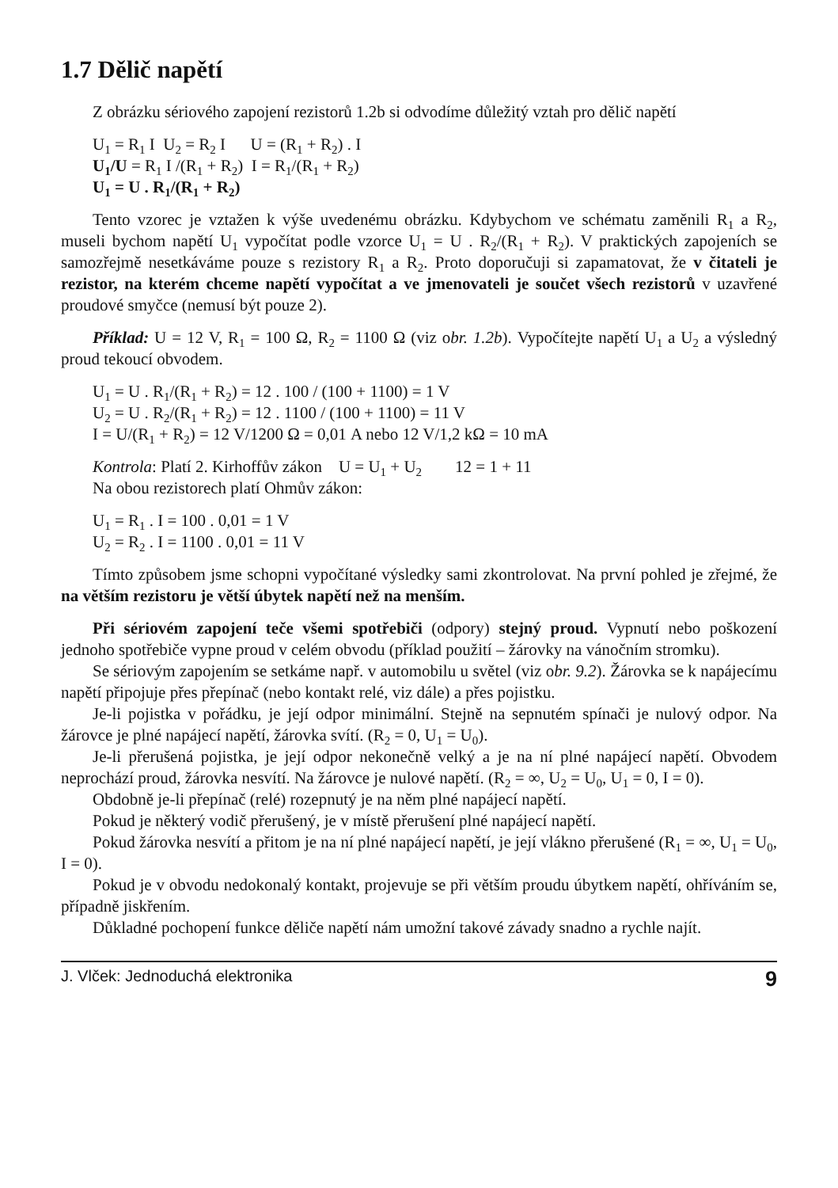1.7 Dělič napětí
Z obrázku sériového zapojení rezistorů 1.2b si odvodíme důležitý vztah pro dělič napětí
U<sub>1</sub> = R<sub>1</sub> I U<sub>2</sub> = R<sub>2</sub> I U = (R<sub>1</sub> + R<sub>2</sub>) . I
U<sub>1</sub>/U = R<sub>1</sub> I /(R<sub>1</sub> + R<sub>2</sub>) I = R<sub>1</sub>/(R<sub>1</sub> + R<sub>2</sub>)
U<sub>1</sub> = U . R<sub>1</sub>/(R<sub>1</sub> + R<sub>2</sub>)
Tento vzorec je vztažen k výše uvedenému obrázku. Kdybychom ve schématu zaměnili R<sub>1</sub> a R<sub>2</sub>, museli bychom napětí U<sub>1</sub> vypočítat podle vzorce U<sub>1</sub> = U . R<sub>2</sub>/(R<sub>1</sub> + R<sub>2</sub>). V praktických zapojeních se samozřejmě nesetkáváme pouze s rezistory R<sub>1</sub> a R<sub>2</sub>. Proto doporučuji si zapamatovat, že v čitateli je rezistor, na kterém chceme napětí vypočítat a ve jmenovateli je součet všech rezistorů v uzavřené proudové smyčce (nemusí být pouze 2).
Příklad: U = 12 V, R<sub>1</sub> = 100 Ω, R<sub>2</sub> = 1100 Ω (viz obr. 1.2b). Vypočítejte napětí U<sub>1</sub> a U<sub>2</sub> a výsledný proud tekoucí obvodem.
U<sub>1</sub> = U . R<sub>1</sub>/(R<sub>1</sub> + R<sub>2</sub>) = 12 . 100 / (100 + 1100) = 1 V
U<sub>2</sub> = U . R<sub>2</sub>/(R<sub>1</sub> + R<sub>2</sub>) = 12 . 1100 / (100 + 1100) = 11 V
I = U/(R<sub>1</sub> + R<sub>2</sub>) = 12 V/1200 Ω = 0,01 A nebo 12 V/1,2 kΩ = 10 mA
Kontrola: Platí 2. Kirhoffův zákon U = U<sub>1</sub> + U<sub>2</sub> 12 = 1 + 11
Na obou rezistorech platí Ohmův zákon:
U<sub>1</sub> = R<sub>1</sub> . I = 100 . 0,01 = 1 V
U<sub>2</sub> = R<sub>2</sub> . I = 1100 . 0,01 = 11 V
Tímto způsobem jsme schopni vypočítané výsledky sami zkontrolovat. Na první pohled je zřejmé, že na větším rezistoru je větší úbytek napětí než na menším.
Při sériovém zapojení teče všemi spotřebiči (odpory) stejný proud. Vypnutí nebo poškození jednoho spotřebiče vypne proud v celém obvodu (příklad použití – žárovky na vánočním stromku).
Se sériovým zapojením se setkáme např. v automobilu u světel (viz obr. 9.2). Žárovka se k napájecímu napětí připojuje přes přepínač (nebo kontakt relé, viz dále) a přes pojistku.
Je-li pojistka v pořádku, je její odpor minimální. Stejně na sepnutém spínači je nulový odpor. Na žárovce je plné napájecí napětí, žárovka svítí. (R<sub>2</sub> = 0, U<sub>1</sub> = U<sub>0</sub>).
Je-li přerušená pojistka, je její odpor nekonečně velký a je na ní plné napájecí napětí. Obvodem neprochází proud, žárovka nesvítí. Na žárovce je nulové napětí. (R<sub>2</sub> = ∞, U<sub>2</sub> = U<sub>0</sub>, U<sub>1</sub> = 0, I = 0).
Obdobně je-li přepínač (relé) rozepnutý je na něm plné napájecí napětí.
Pokud je některý vodič přerušený, je v místě přerušení plné napájecí napětí.
Pokud žárovka nesvítí a přitom je na ní plné napájecí napětí, je její vlákno přerušené (R<sub>1</sub> = ∞, U<sub>1</sub> = U<sub>0</sub>, I = 0).
Pokud je v obvodu nedokonalý kontakt, projevuje se při větším proudu úbytkem napětí, ohříváním se, případně jiskřením.
Důkladné pochopení funkce děliče napětí nám umožní takové závady snadno a rychle najít.
J. Vlček: Jednoduchá elektronika 9